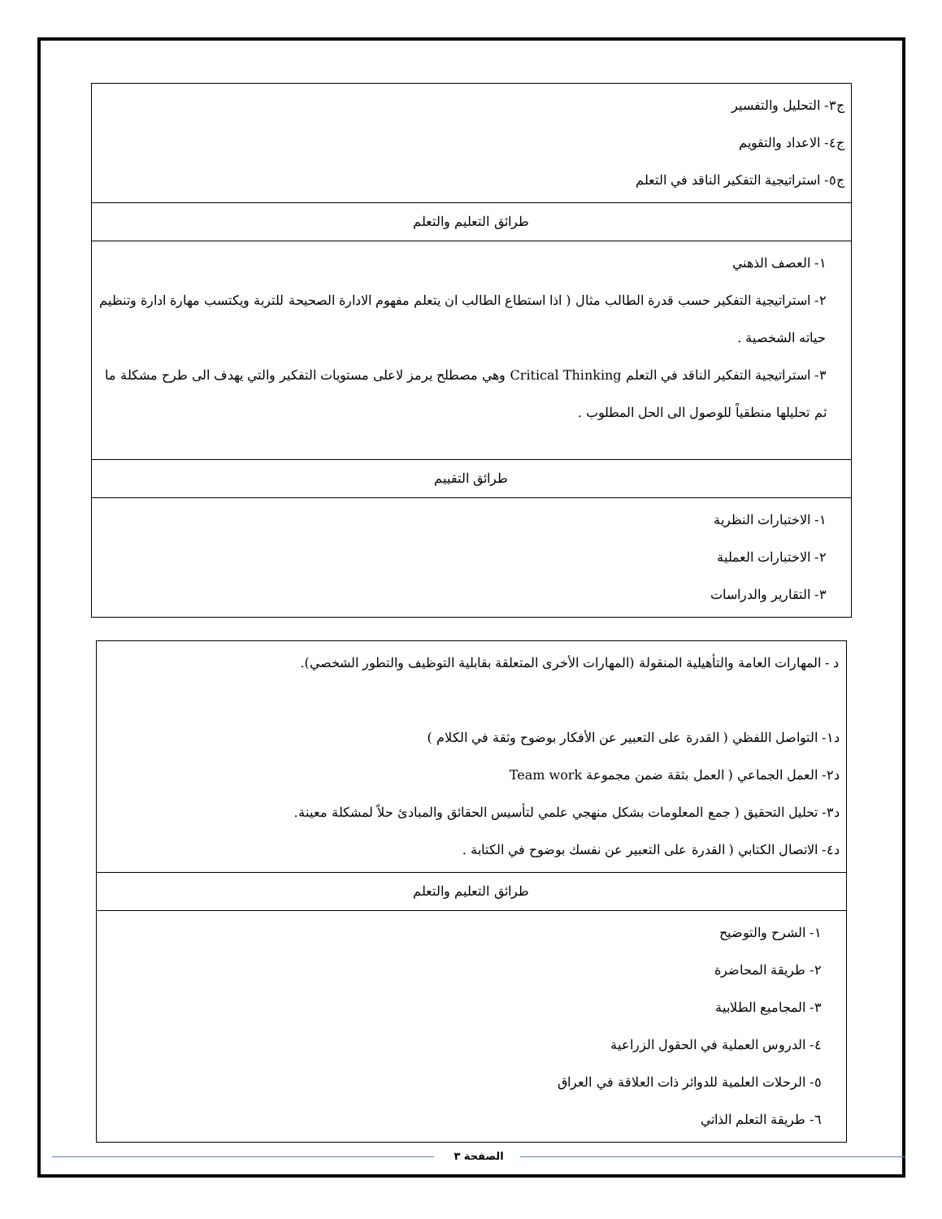| ج٣- التحليل والتفسير ج٤- الاعداد والتقويم ج٥- استراتيجية التفكير الناقد في التعلم |
| طرائق التعليم والتعلم |
| ١- العصف الذهني ٢- استراتيجية التفكير حسب قدرة الطالب مثال ( اذا استطاع الطالب ان يتعلم مفهوم الادارة الصحيحة للتربة ويكتسب مهارة ادارة وتنظيم حياته الشخصية . ٣- استراتيجية التفكير الناقد في التعلم Critical Thinking وهي مصطلح يرمز لاعلى مستويات التفكير والتي يهدف الى طرح مشكلة ما ثم تحليلها منطقياً للوصول الى الحل المطلوب . |
| طرائق التقييم |
| ١- الاختبارات النظرية ٢- الاختبارات العملية ٣- التقارير والدراسات |
| د - المهارات العامة والتأهيلية المنقولة (المهارات الأخرى المتعلقة بقابلية التوظيف والتطور الشخصي). د١- التواصل اللفظي ( القدرة على التعبير عن الأفكار بوضوح وثقة في الكلام ) د٢- العمل الجماعي ( العمل بثقة ضمن مجموعة Team work د٣- تحليل التحقيق ( جمع المعلومات بشكل منهجي علمي لتأسيس الحقائق والمبادئ حلاً لمشكلة معينة. د٤- الاتصال الكتابي ( القدرة على التعبير عن نفسك بوضوح في الكتابة . |
| طرائق التعليم والتعلم |
| ١- الشرح والتوضيح ٢- طريقة المحاضرة ٣- المجاميع الطلابية ٤- الدروس العملية في الحقول الزراعية ٥- الرحلات العلمية للدوائر ذات العلاقة في العراق ٦- طريقة التعلم الذاتي |
الصفحة ٣